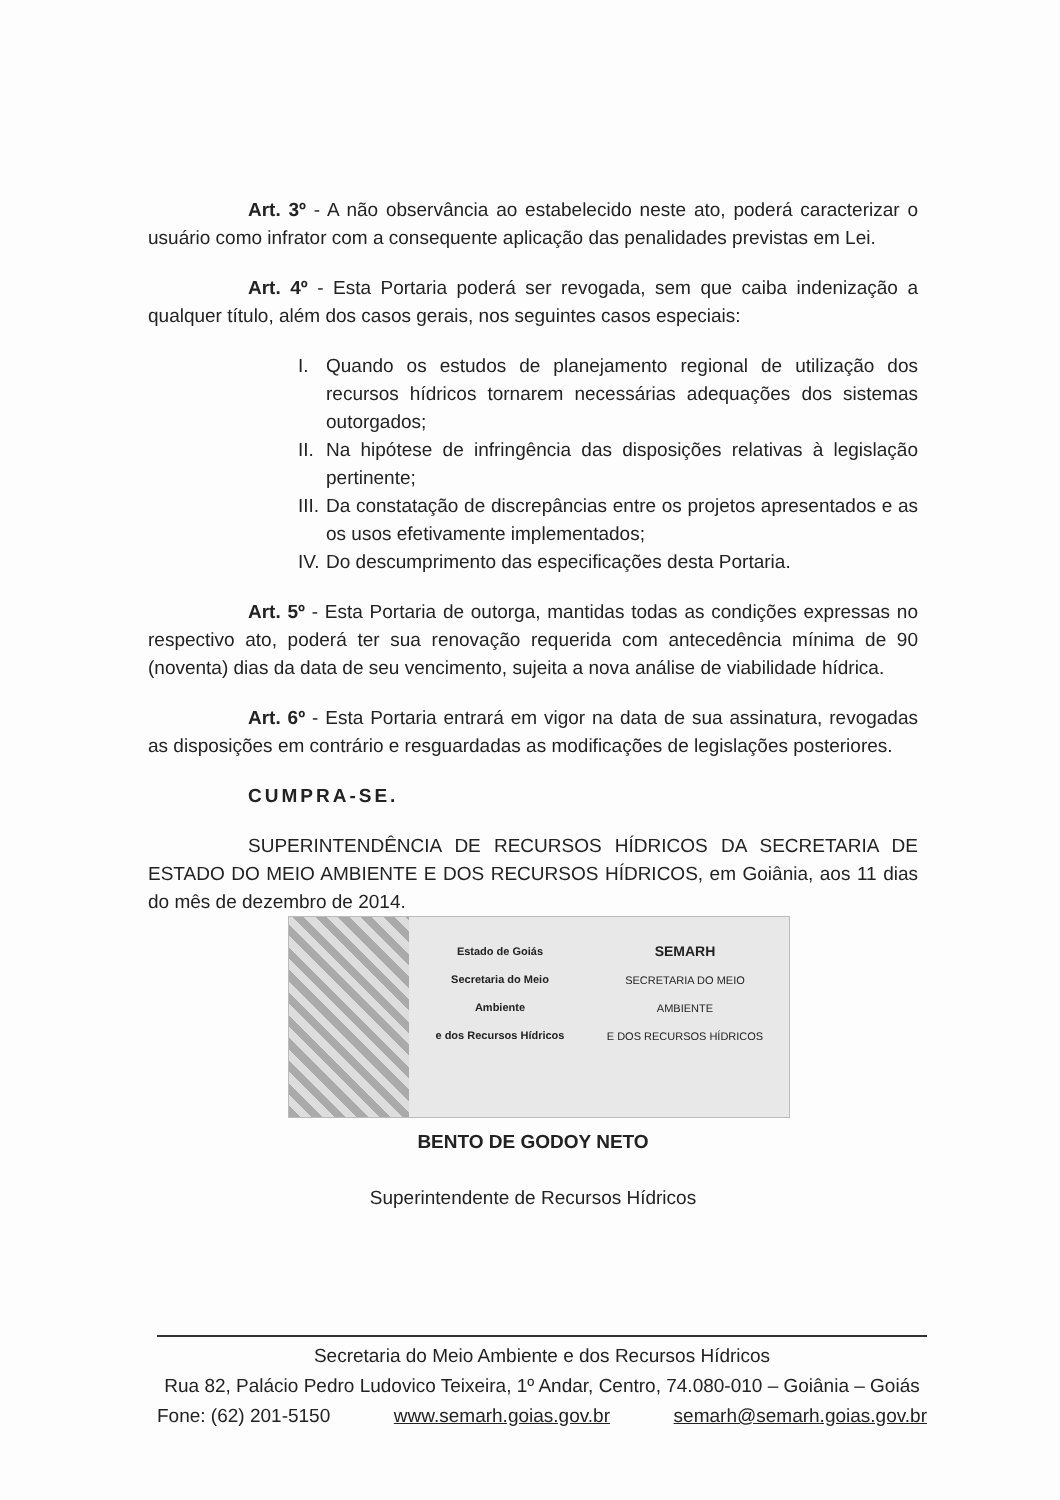Art. 3º - A não observância ao estabelecido neste ato, poderá caracterizar o usuário como infrator com a consequente aplicação das penalidades previstas em Lei.
Art. 4º - Esta Portaria poderá ser revogada, sem que caiba indenização a qualquer título, além dos casos gerais, nos seguintes casos especiais:
I. Quando os estudos de planejamento regional de utilização dos recursos hídricos tornarem necessárias adequações dos sistemas outorgados;
II. Na hipótese de infringência das disposições relativas à legislação pertinente;
III. Da constatação de discrepâncias entre os projetos apresentados e as os usos efetivamente implementados;
IV. Do descumprimento das especificações desta Portaria.
Art. 5º - Esta Portaria de outorga, mantidas todas as condições expressas no respectivo ato, poderá ter sua renovação requerida com antecedência mínima de 90 (noventa) dias da data de seu vencimento, sujeita a nova análise de viabilidade hídrica.
Art. 6º - Esta Portaria entrará em vigor na data de sua assinatura, revogadas as disposições em contrário e resguardadas as modificações de legislações posteriores.
CUMPRA-SE.
SUPERINTENDÊNCIA DE RECURSOS HÍDRICOS DA SECRETARIA DE ESTADO DO MEIO AMBIENTE E DOS RECURSOS HÍDRICOS, em Goiânia, aos 11 dias do mês de dezembro de 2014.
Estado de Goiás
Secretaria do Meio Ambiente
e dos Recursos Hídricos
SEMARH
SECRETARIA DO MEIO AMBIENTE
E DOS RECURSOS HÍDRICOS
BENTO DE GODOY NETO
Superintendente de Recursos Hídricos
Secretaria do Meio Ambiente e dos Recursos Hídricos
Rua 82, Palácio Pedro Ludovico Teixeira, 1º Andar, Centro, 74.080-010 – Goiânia – Goiás
Fone: (62) 201-5150 www.semarh.goias.gov.br semarh@semarh.goias.gov.br